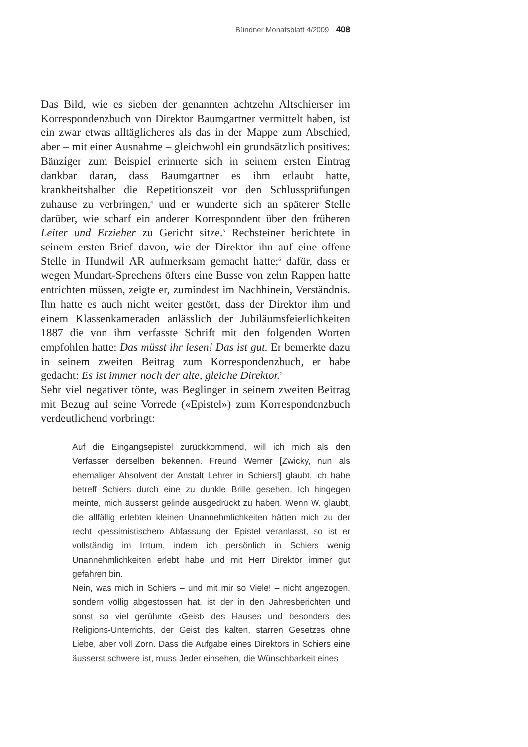Bündner Monatsblatt 4/2009 408
Das Bild, wie es sieben der genannten achtzehn Altschierser im Korrespondenzbuch von Direktor Baumgartner vermittelt haben, ist ein zwar etwas alltäglicheres als das in der Mappe zum Abschied, aber – mit einer Ausnahme – gleichwohl ein grundsätzlich positives: Bänziger zum Beispiel erinnerte sich in seinem ersten Eintrag dankbar daran, dass Baumgartner es ihm erlaubt hatte, krankheitshalber die Repetitionszeit vor den Schlussprüfungen zuhause zu verbringen,<sup>4</sup> und er wunderte sich an späterer Stelle darüber, wie scharf ein anderer Korrespondent über den früheren Leiter und Erzieher zu Gericht sitze.<sup>5</sup> Rechsteiner berichtete in seinem ersten Brief davon, wie der Direktor ihn auf eine offene Stelle in Hundwil AR aufmerksam gemacht hatte;<sup>6</sup> dafür, dass er wegen Mundart-Sprechens öfters eine Busse von zehn Rappen hatte entrichten müssen, zeigte er, zumindest im Nachhinein, Verständnis. Ihn hatte es auch nicht weiter gestört, dass der Direktor ihm und einem Klassenkameraden anlässlich der Jubiläumsfeierlichkeiten 1887 die von ihm verfasste Schrift mit den folgenden Worten empfohlen hatte: Das müsst ihr lesen! Das ist gut. Er bemerkte dazu in seinem zweiten Beitrag zum Korrespondenzbuch, er habe gedacht: Es ist immer noch der alte, gleiche Direktor.<sup>7</sup>
Sehr viel negativer tönte, was Beglinger in seinem zweiten Beitrag mit Bezug auf seine Vorrede («Epistel») zum Korrespondenzbuch verdeutlichend vorbringt:
Auf die Eingangsepistel zurückkommend, will ich mich als den Verfasser derselben bekennen. Freund Werner [Zwicky, nun als ehemaliger Absolvent der Anstalt Lehrer in Schiers!] glaubt, ich habe betreff Schiers durch eine zu dunkle Brille gesehen. Ich hingegen meinte, mich äusserst gelinde ausgedrückt zu haben. Wenn W. glaubt, die allfällig erlebten kleinen Unannehmlichkeiten hätten mich zu der recht ‹pessimistischen› Abfassung der Epistel veranlasst, so ist er vollständig im Irrtum, indem ich persönlich in Schiers wenig Unannehmlichkeiten erlebt habe und mit Herr Direktor immer gut gefahren bin.
Nein, was mich in Schiers – und mit mir so Viele! – nicht angezogen, sondern völlig abgestossen hat, ist der in den Jahresberichten und sonst so viel gerühmte ‹Geist› des Hauses und besonders des Religions-Unterrichts, der Geist des kalten, starren Gesetzes ohne Liebe, aber voll Zorn. Dass die Aufgabe eines Direktors in Schiers eine äusserst schwere ist, muss Jeder einsehen, die Wünschbarkeit eines